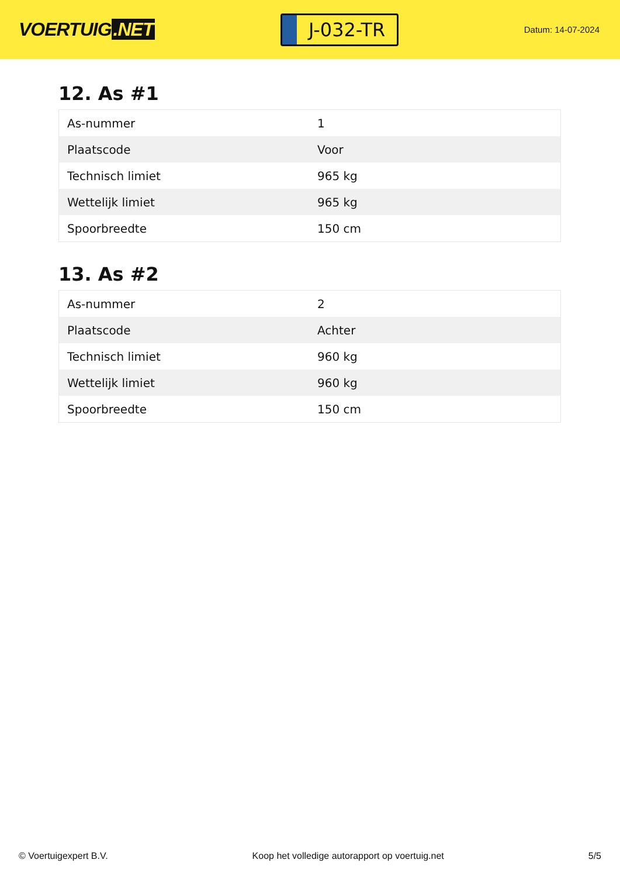VOERTUIG.NET
J-032-TR
Datum: 14-07-2024
12. As #1
| As-nummer | 1 |
| Plaatscode | Voor |
| Technisch limiet | 965 kg |
| Wettelijk limiet | 965 kg |
| Spoorbreedte | 150 cm |
13. As #2
| As-nummer | 2 |
| Plaatscode | Achter |
| Technisch limiet | 960 kg |
| Wettelijk limiet | 960 kg |
| Spoorbreedte | 150 cm |
© Voertuigexpert B.V. Koop het volledige autorapport op voertuig.net 5/5